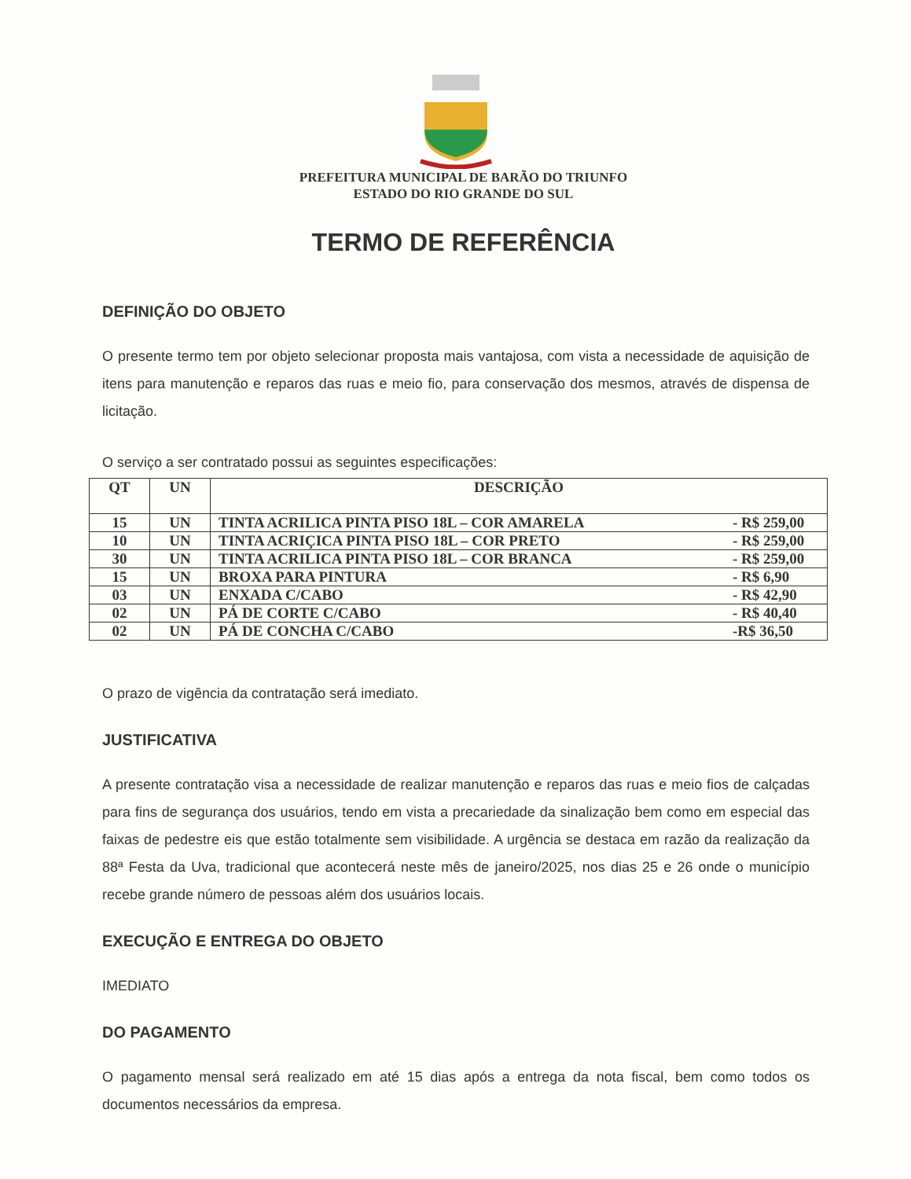PREFEITURA MUNICIPAL DE BARÃO DO TRIUNFO
ESTADO DO RIO GRANDE DO SUL
TERMO DE REFERÊNCIA
DEFINIÇÃO DO OBJETO
O presente termo tem por objeto selecionar proposta mais vantajosa, com vista a necessidade de aquisição de itens para manutenção e reparos das ruas e meio fio, para conservação dos mesmos, através de dispensa de licitação.
O serviço a ser contratado possui as seguintes especificações:
| QT | UN | DESCRIÇÃO |
| --- | --- | --- |
| 15 | UN | TINTA ACRILICA PINTA PISO 18L – COR AMARELA - R$ 259,00 |
| 10 | UN | TINTA ACRIÇICA PINTA PISO 18L – COR PRETO - R$ 259,00 |
| 30 | UN | TINTA ACRILICA PINTA PISO 18L – COR BRANCA - R$ 259,00 |
| 15 | UN | BROXA PARA PINTURA - R$ 6,90 |
| 03 | UN | ENXADA C/CABO - R$ 42,90 |
| 02 | UN | PÁ DE CORTE C/CABO - R$ 40,40 |
| 02 | UN | PÁ DE CONCHA C/CABO -R$ 36,50 |
O prazo de vigência da contratação será imediato.
JUSTIFICATIVA
A presente contratação visa a necessidade de realizar manutenção e reparos das ruas e meio fios de calçadas para fins de segurança dos usuários, tendo em vista a precariedade da sinalização bem como em especial das faixas de pedestre eis que estão totalmente sem visibilidade. A urgência se destaca em razão da realização da 88ª Festa da Uva, tradicional que acontecerá neste mês de janeiro/2025, nos dias 25 e 26 onde o município recebe grande número de pessoas além dos usuários locais.
EXECUÇÃO E ENTREGA DO OBJETO
IMEDIATO
DO PAGAMENTO
O pagamento mensal será realizado em até 15 dias após a entrega da nota fiscal, bem como todos os documentos necessários da empresa.